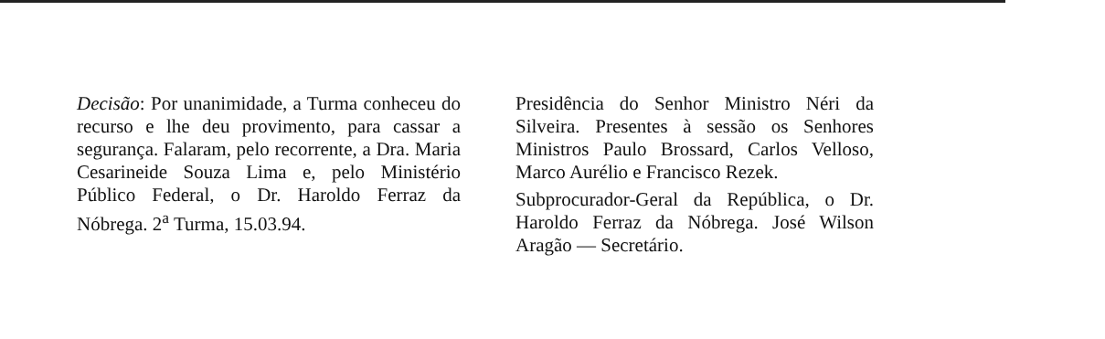Decisão: Por unanimidade, a Turma conheceu do recurso e lhe deu provimento, para cassar a segurança. Falaram, pelo recorrente, a Dra. Maria Cesarineide Souza Lima e, pelo Ministério Público Federal, o Dr. Haroldo Ferraz da Nóbrega. 2<sup>a</sup> Turma, 15.03.94.
Presidência do Senhor Ministro Néri da Silveira. Presentes à sessão os Senhores Ministros Paulo Brossard, Carlos Velloso, Marco Aurélio e Francisco Rezek.
Subprocurador-Geral da República, o Dr. Haroldo Ferraz da Nóbrega. José Wilson Aragão — Secretário.